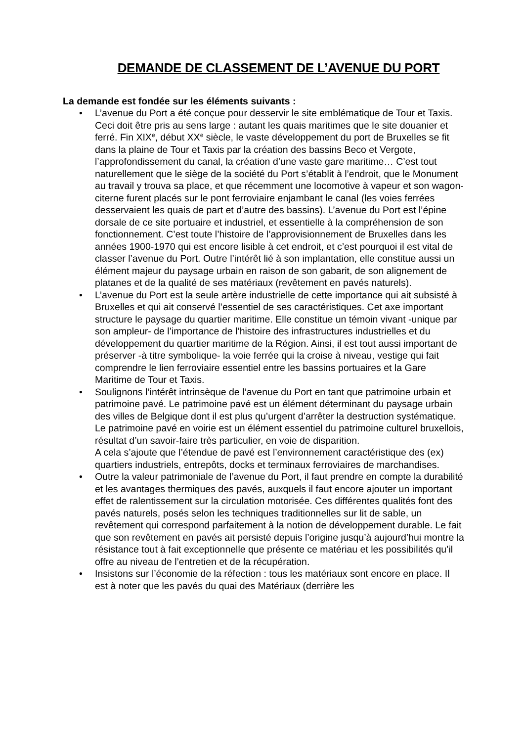DEMANDE DE CLASSEMENT DE L’AVENUE DU PORT
La demande est fondée sur les éléments suivants :
• L’avenue du Port a été conçue pour desservir le site emblématique de Tour et Taxis. Ceci doit être pris au sens large : autant les quais maritimes que le site douanier et ferré. Fin XIX<sup>e</sup>, début XX<sup>e</sup> siècle, le vaste développement du port de Bruxelles se fit dans la plaine de Tour et Taxis par la création des bassins Beco et Vergote, l’approfondissement du canal, la création d’une vaste gare maritime… C’est tout naturellement que le siège de la société du Port s’établit à l’endroit, que le Monument au travail y trouva sa place, et que récemment une locomotive à vapeur et son wagon-citerne furent placés sur le pont ferroviaire enjambant le canal (les voies ferrées desservaient les quais de part et d’autre des bassins). L’avenue du Port est l’épine dorsale de ce site portuaire et industriel, et essentielle à la compréhension de son fonctionnement. C’est toute l’histoire de l’approvisionnement de Bruxelles dans les années 1900-1970 qui est encore lisible à cet endroit, et c’est pourquoi il est vital de classer l’avenue du Port. Outre l’intérêt lié à son implantation, elle constitue aussi un élément majeur du paysage urbain en raison de son gabarit, de son alignement de platanes et de la qualité de ses matériaux (revêtement en pavés naturels).
• L’avenue du Port est la seule artère industrielle de cette importance qui ait subsisté à Bruxelles et qui ait conservé l’essentiel de ses caractéristiques. Cet axe important structure le paysage du quartier maritime. Elle constitue un témoin vivant -unique par son ampleur- de l’importance de l’histoire des infrastructures industrielles et du développement du quartier maritime de la Région. Ainsi, il est tout aussi important de préserver -à titre symbolique- la voie ferrée qui la croise à niveau, vestige qui fait comprendre le lien ferroviaire essentiel entre les bassins portuaires et la Gare Maritime de Tour et Taxis.
• Soulignons l’intérêt intrinsèque de l’avenue du Port en tant que patrimoine urbain et patrimoine pavé. Le patrimoine pavé est un élément déterminant du paysage urbain des villes de Belgique dont il est plus qu’urgent d’arrêter la destruction systématique. Le patrimoine pavé en voirie est un élément essentiel du patrimoine culturel bruxellois, résultat d’un savoir-faire très particulier, en voie de disparition.
A cela s’ajoute que l’étendue de pavé est l’environnement caractéristique des (ex) quartiers industriels, entrepôts, docks et terminaux ferroviaires de marchandises.
• Outre la valeur patrimoniale de l’avenue du Port, il faut prendre en compte la durabilité et les avantages thermiques des pavés, auxquels il faut encore ajouter un important effet de ralentissement sur la circulation motorisée. Ces différentes qualités font des pavés naturels, posés selon les techniques traditionnelles sur lit de sable, un revêtement qui correspond parfaitement à la notion de développement durable. Le fait que son revêtement en pavés ait persisté depuis l’origine jusqu’à aujourd’hui montre la résistance tout à fait exceptionnelle que présente ce matériau et les possibilités qu’il offre au niveau de l’entretien et de la récupération.
• Insistons sur l’économie de la réfection : tous les matériaux sont encore en place. Il est à noter que les pavés du quai des Matériaux (derrière les